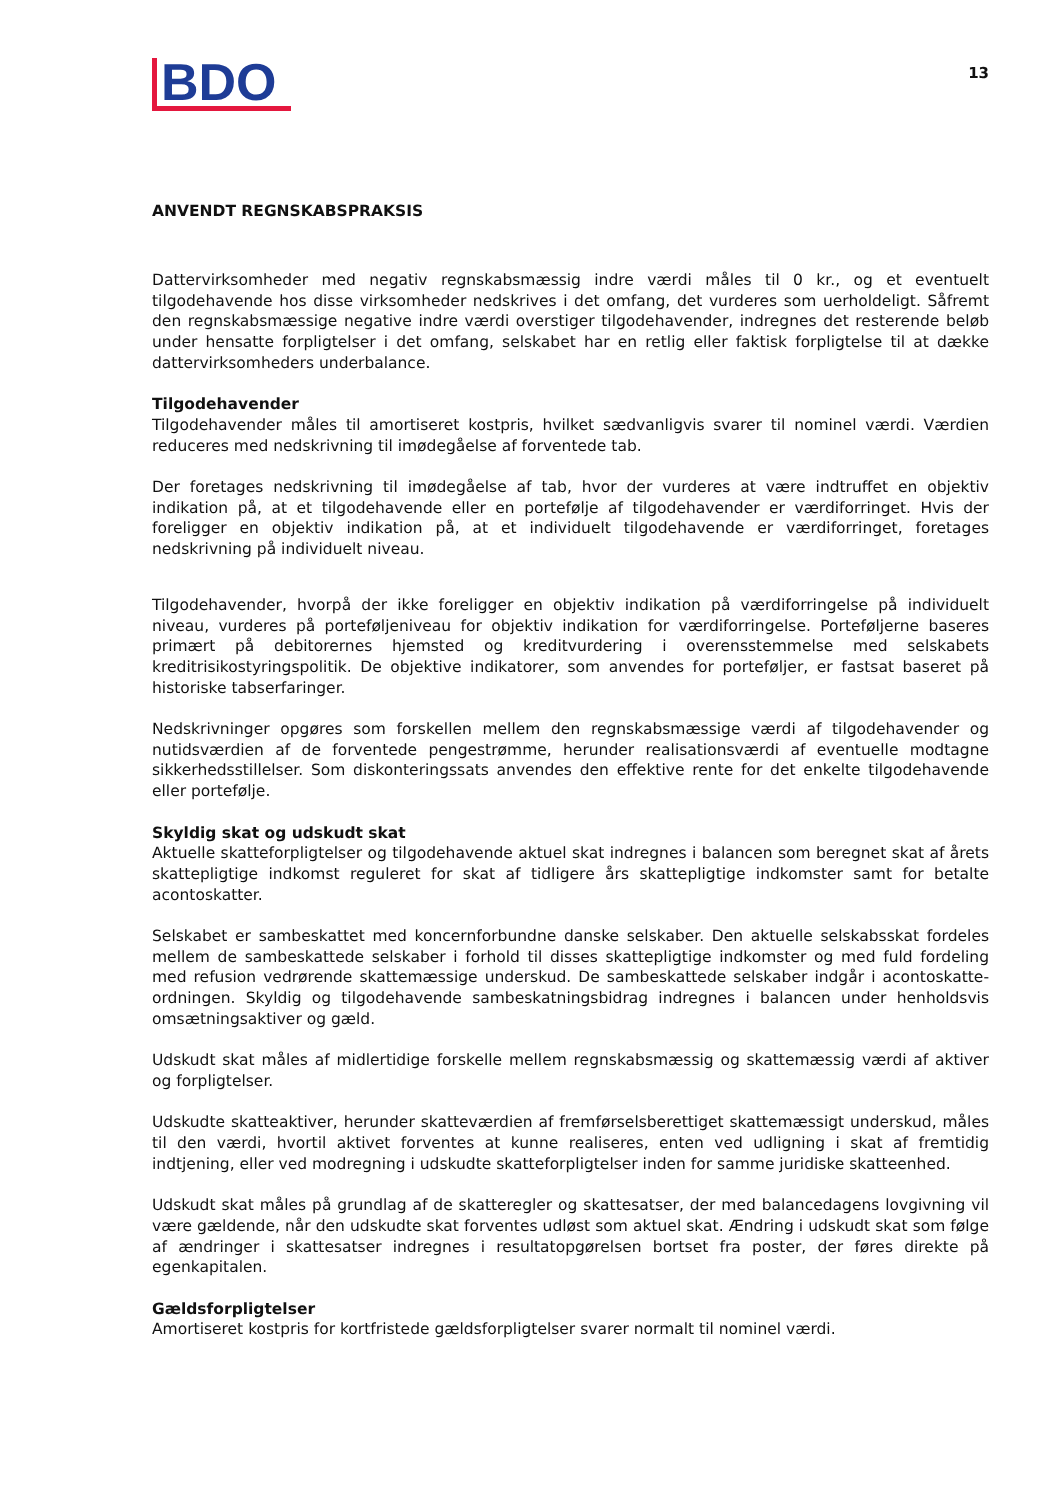BDO
13
ANVENDT REGNSKABSPRAKSIS
Dattervirksomheder med negativ regnskabsmæssig indre værdi måles til 0 kr., og et eventuelt tilgodehavende hos disse virksomheder nedskrives i det omfang, det vurderes som uerholdeligt. Såfremt den regnskabsmæssige negative indre værdi overstiger tilgodehavender, indregnes det resterende beløb under hensatte forpligtelser i det omfang, selskabet har en retlig eller faktisk forpligtelse til at dække dattervirksomheders underbalance.
Tilgodehavender
Tilgodehavender måles til amortiseret kostpris, hvilket sædvanligvis svarer til nominel værdi. Værdien reduceres med nedskrivning til imødegåelse af forventede tab.
Der foretages nedskrivning til imødegåelse af tab, hvor der vurderes at være indtruffet en objektiv indikation på, at et tilgodehavende eller en portefølje af tilgodehavender er værdiforringet. Hvis der foreligger en objektiv indikation på, at et individuelt tilgodehavende er værdiforringet, foretages nedskrivning på individuelt niveau.
Tilgodehavender, hvorpå der ikke foreligger en objektiv indikation på værdiforringelse på individuelt niveau, vurderes på porteføljeniveau for objektiv indikation for værdiforringelse. Porteføljerne baseres primært på debitorernes hjemsted og kreditvurdering i overensstemmelse med selskabets kreditrisikostyringspolitik. De objektive indikatorer, som anvendes for porteføljer, er fastsat baseret på historiske tabserfaringer.
Nedskrivninger opgøres som forskellen mellem den regnskabsmæssige værdi af tilgodehavender og nutidsværdien af de forventede pengestrømme, herunder realisationsværdi af eventuelle modtagne sikkerhedsstillelser. Som diskonteringssats anvendes den effektive rente for det enkelte tilgodehavende eller portefølje.
Skyldig skat og udskudt skat
Aktuelle skatteforpligtelser og tilgodehavende aktuel skat indregnes i balancen som beregnet skat af årets skattepligtige indkomst reguleret for skat af tidligere års skattepligtige indkomster samt for betalte acontoskatter.
Selskabet er sambeskattet med koncernforbundne danske selskaber. Den aktuelle selskabsskat fordeles mellem de sambeskattede selskaber i forhold til disses skattepligtige indkomster og med fuld fordeling med refusion vedrørende skattemæssige underskud. De sambeskattede selskaber indgår i acontoskatte­ordningen. Skyldig og tilgodehavende sambeskatningsbidrag indregnes i balancen under henholdsvis omsætningsaktiver og gæld.
Udskudt skat måles af midlertidige forskelle mellem regnskabsmæssig og skattemæssig værdi af aktiver og forpligtelser.
Udskudte skatteaktiver, herunder skatteværdien af fremførselsberettiget skattemæssigt underskud, måles til den værdi, hvortil aktivet forventes at kunne realiseres, enten ved udligning i skat af frem­tidig indtjening, eller ved modregning i udskudte skatteforpligtelser inden for samme juridiske skatte­enhed.
Udskudt skat måles på grundlag af de skatteregler og skattesatser, der med balancedagens lovgivning vil være gældende, når den udskudte skat forventes udløst som aktuel skat. Ændring i udskudt skat som følge af ændringer i skattesatser indregnes i resultatopgørelsen bortset fra poster, der føres direkte på egenkapitalen.
Gældsforpligtelser
Amortiseret kostpris for kortfristede gældsforpligtelser svarer normalt til nominel værdi.